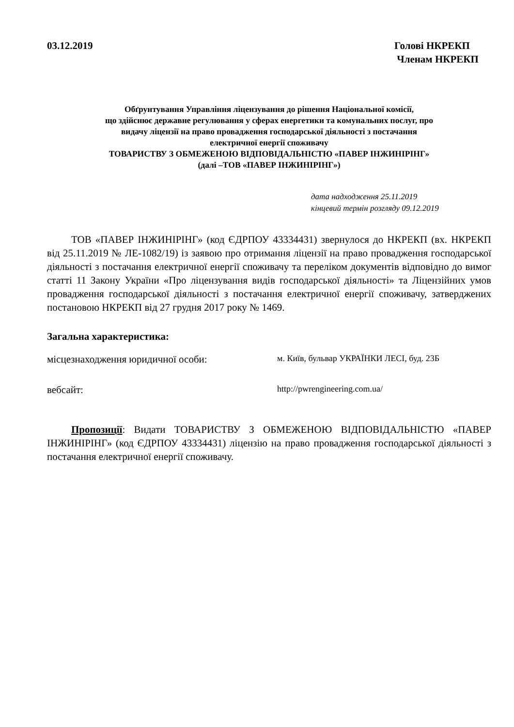03.12.2019 Голові НКРЕКП
Членам НКРЕКП
Обґрунтування Управління ліцензування до рішення Національної комісії,
що здійснює державне регулювання у сферах енергетики та комунальних послуг, про
видачу ліцензії на право провадження господарської діяльності з постачання
електричної енергії споживачу
ТОВАРИСТВУ З ОБМЕЖЕНОЮ ВІДПОВІДАЛЬНІСТЮ «ПАВЕР ІНЖИНІРІНГ»
(далі –ТОВ «ПАВЕР ІНЖИНІРІНГ»)
дата надходження 25.11.2019
кінцевий термін розгляду 09.12.2019
ТОВ «ПАВЕР ІНЖИНІРІНГ» (код ЄДРПОУ 43334431) звернулося до НКРЕКП (вх. НКРЕКП від 25.11.2019 № ЛЕ-1082/19) із заявою про отримання ліцензії на право провадження господарської діяльності з постачання електричної енергії споживачу та переліком документів відповідно до вимог статті 11 Закону України «Про ліцензування видів господарської діяльності» та Ліцензійних умов провадження господарської діяльності з постачання електричної енергії споживачу, затверджених постановою НКРЕКП від 27 грудня 2017 року № 1469.
Загальна характеристика:
місцезнаходження юридичної особи:
м. Київ, бульвар УКРАЇНКИ ЛЕСІ, буд. 23Б
вебсайт:
http://pwrengineering.com.ua/
Пропозиції: Видати ТОВАРИСТВУ З ОБМЕЖЕНОЮ ВІДПОВІДАЛЬНІСТЮ «ПАВЕР ІНЖИНІРІНГ» (код ЄДРПОУ 43334431) ліцензію на право провадження господарської діяльності з постачання електричної енергії споживачу.